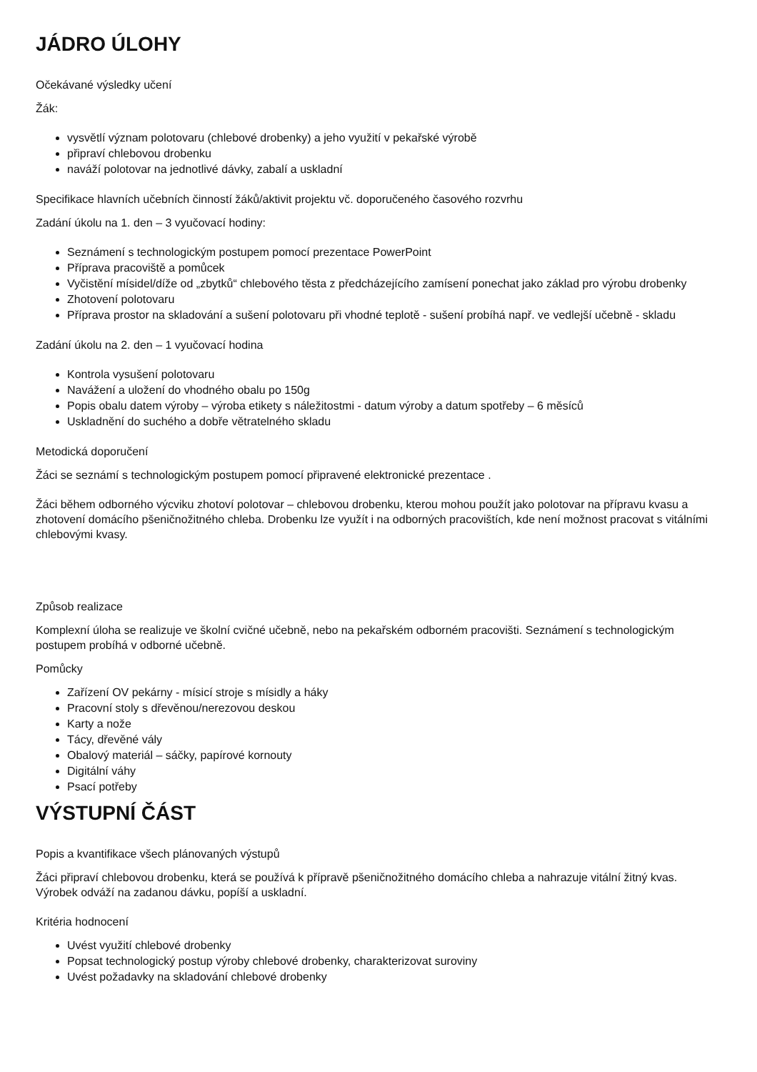JÁDRO ÚLOHY
Očekávané výsledky učení
Žák:
vysvětlí význam polotovaru (chlebové drobenky) a jeho využití v pekařské výrobě
připraví chlebovou drobenku
naváží polotovar na jednotlivé dávky, zabalí a uskladní
Specifikace hlavních učebních činností žáků/aktivit projektu vč. doporučeného časového rozvrhu
Zadání úkolu na 1. den – 3 vyučovací hodiny:
Seznámení s technologickým postupem pomocí prezentace PowerPoint
Příprava pracoviště a pomůcek
Vyčistění mísidel/díže od „zbytků“ chlebového těsta z předcházejícího zamísení ponechat jako základ pro výrobu drobenky
Zhotovení polotovaru
Příprava prostor na skladování a sušení polotovaru při vhodné teplotě - sušení probíhá např. ve vedlejší učebně - skladu
Zadání úkolu na 2. den – 1 vyučovací hodina
Kontrola vysušení polotovaru
Navážení a uložení do vhodného obalu po 150g
Popis obalu datem výroby – výroba etikety s náležitostmi - datum výroby a datum spotřeby – 6 měsíců
Uskladnění do suchého a dobře větratelného skladu
Metodická doporučení
Žáci se seznámí s technologickým postupem pomocí připravené elektronické prezentace .
Žáci během odborného výcviku zhotoví polotovar – chlebovou drobenku, kterou mohou použít jako polotovar na přípravu kvasu a zhotovení domácího pšeničnožitného chleba. Drobenku lze využít i na odborných pracovištích, kde není možnost pracovat s vitálními chlebovými kvasy.
Způsob realizace
Komplexní úloha se realizuje ve školní cvičné učebně, nebo na pekařském odborném pracovišti. Seznámení s technologickým postupem probíhá v odborné učebně.
Pomůcky
Zařízení OV pekárny - mísicí stroje s mísidly a háky
Pracovní stoly s dřevěnou/nerezovou deskou
Karty a nože
Tácy, dřevěné vály
Obalový materiál – sáčky, papírové kornouty
Digitální váhy
Psací potřeby
VÝSTUPNÍ ČÁST
Popis a kvantifikace všech plánovaných výstupů
Žáci připraví chlebovou drobenku, která se používá k přípravě pšeničnožitného domácího chleba a nahrazuje vitální žitný kvas. Výrobek odváží na zadanou dávku, popíší a uskladní.
Kritéria hodnocení
Uvést využití chlebové drobenky
Popsat technologický postup výroby chlebové drobenky, charakterizovat suroviny
Uvést požadavky na skladování chlebové drobenky